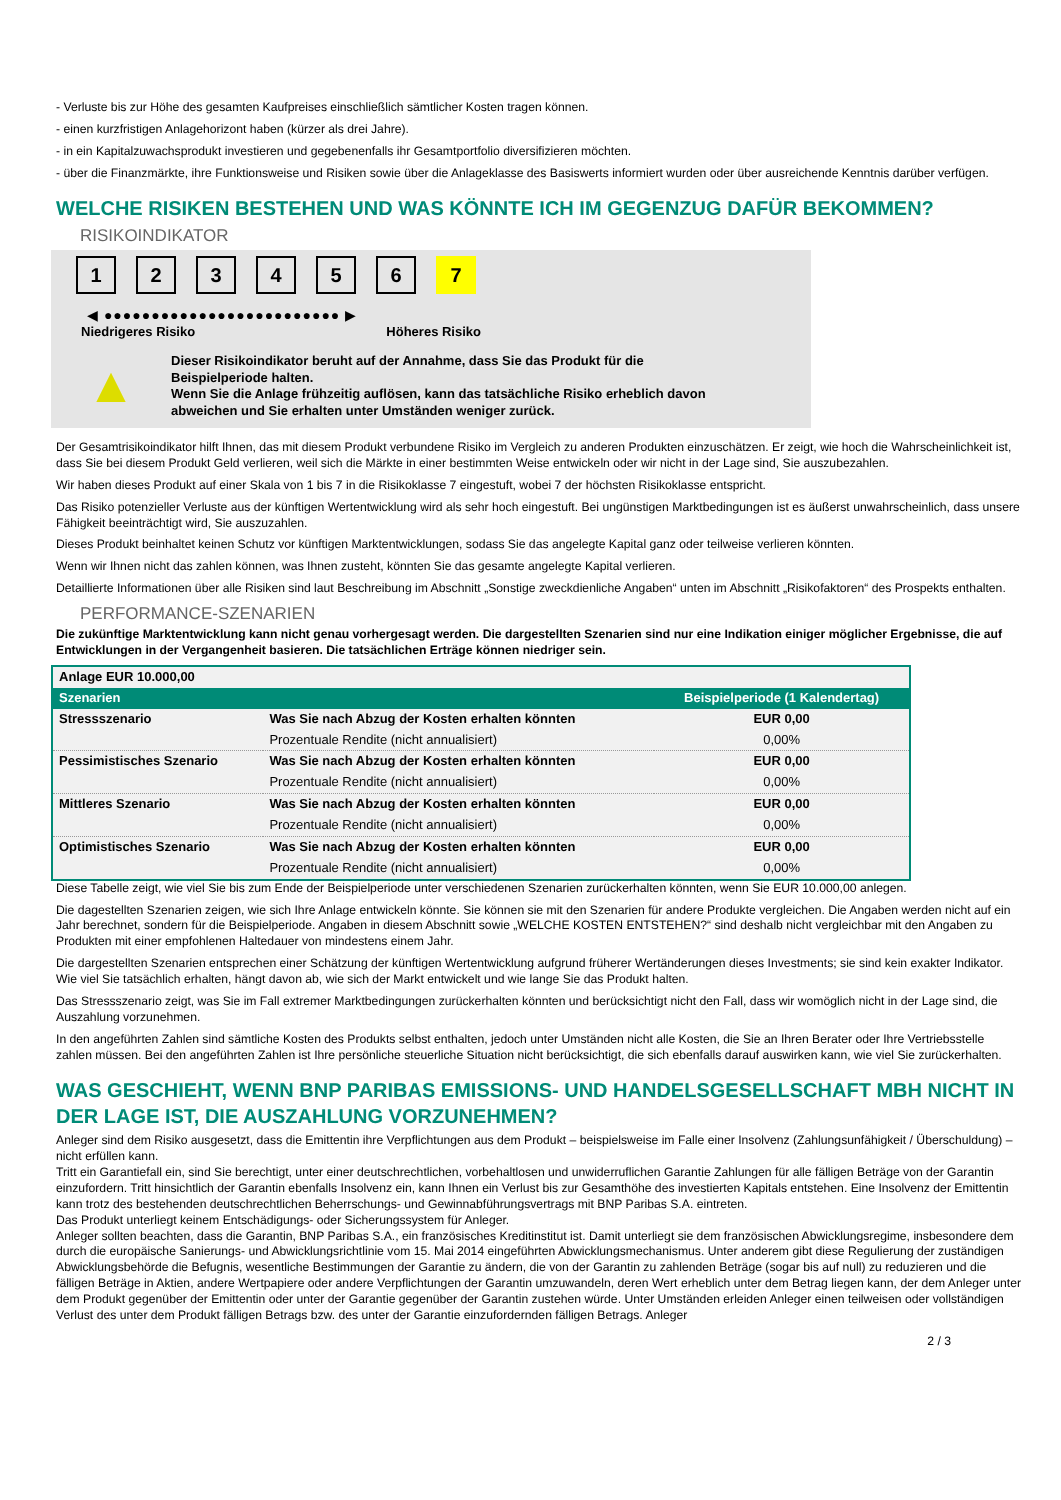- Verluste bis zur Höhe des gesamten Kaufpreises einschließlich sämtlicher Kosten tragen können.
- einen kurzfristigen Anlagehorizont haben (kürzer als drei Jahre).
- in ein Kapitalzuwachsprodukt investieren und gegebenenfalls ihr Gesamtportfolio diversifizieren möchten.
- über die Finanzmärkte, ihre Funktionsweise und Risiken sowie über die Anlageklasse des Basiswerts informiert wurden oder über ausreichende Kenntnis darüber verfügen.
WELCHE RISIKEN BESTEHEN UND WAS KÖNNTE ICH IM GEGENZUG DAFÜR BEKOMMEN?
RISIKOINDIKATOR
123456 7
◀ ●●●●●●●●●●●●●●●●●●●●●●●●● ▶
Niedrigeres Risiko Höheres Risiko
▲
Dieser Risikoindikator beruht auf der Annahme, dass Sie das Produkt für die
Beispielperiode halten.
Wenn Sie die Anlage frühzeitig auflösen, kann das tatsächliche Risiko erheblich davon
abweichen und Sie erhalten unter Umständen weniger zurück.
Der Gesamtrisikoindikator hilft Ihnen, das mit diesem Produkt verbundene Risiko im Vergleich zu anderen Produkten einzuschätzen. Er zeigt, wie hoch die Wahrscheinlichkeit ist, dass Sie bei diesem Produkt Geld verlieren, weil sich die Märkte in einer bestimmten Weise entwickeln oder wir nicht in der Lage sind, Sie auszubezahlen.
Wir haben dieses Produkt auf einer Skala von 1 bis 7 in die Risikoklasse 7 eingestuft, wobei 7 der höchsten Risikoklasse entspricht.
Das Risiko potenzieller Verluste aus der künftigen Wertentwicklung wird als sehr hoch eingestuft. Bei ungünstigen Marktbedingungen ist es äußerst unwahrscheinlich, dass unsere Fähigkeit beeinträchtigt wird, Sie auszuzahlen.
Dieses Produkt beinhaltet keinen Schutz vor künftigen Marktentwicklungen, sodass Sie das angelegte Kapital ganz oder teilweise verlieren könnten.
Wenn wir Ihnen nicht das zahlen können, was Ihnen zusteht, könnten Sie das gesamte angelegte Kapital verlieren.
Detaillierte Informationen über alle Risiken sind laut Beschreibung im Abschnitt „Sonstige zweckdienliche Angaben“ unten im Abschnitt „Risikofaktoren“ des Prospekts enthalten.
PERFORMANCE-SZENARIEN
Die zukünftige Marktentwicklung kann nicht genau vorhergesagt werden. Die dargestellten Szenarien sind nur eine Indikation einiger möglicher Ergebnisse, die auf Entwicklungen in der Vergangenheit basieren. Die tatsächlichen Erträge können niedriger sein.
| Anlage EUR 10.000,00 | | |
| Szenarien | | Beispielperiode (1 Kalendertag) |
| Stressszenario | Was Sie nach Abzug der Kosten erhalten könnten | EUR 0,00 |
| | Prozentuale Rendite (nicht annualisiert) | 0,00% |
| Pessimistisches Szenario | Was Sie nach Abzug der Kosten erhalten könnten | EUR 0,00 |
| | Prozentuale Rendite (nicht annualisiert) | 0,00% |
| Mittleres Szenario | Was Sie nach Abzug der Kosten erhalten könnten | EUR 0,00 |
| | Prozentuale Rendite (nicht annualisiert) | 0,00% |
| Optimistisches Szenario | Was Sie nach Abzug der Kosten erhalten könnten | EUR 0,00 |
| | Prozentuale Rendite (nicht annualisiert) | 0,00% |
Diese Tabelle zeigt, wie viel Sie bis zum Ende der Beispielperiode unter verschiedenen Szenarien zurückerhalten könnten, wenn Sie EUR 10.000,00 anlegen.
Die dagestellten Szenarien zeigen, wie sich Ihre Anlage entwickeln könnte. Sie können sie mit den Szenarien für andere Produkte vergleichen. Die Angaben werden nicht auf ein Jahr berechnet, sondern für die Beispielperiode. Angaben in diesem Abschnitt sowie „WELCHE KOSTEN ENTSTEHEN?“ sind deshalb nicht vergleichbar mit den Angaben zu Produkten mit einer empfohlenen Haltedauer von mindestens einem Jahr.
Die dargestellten Szenarien entsprechen einer Schätzung der künftigen Wertentwicklung aufgrund früherer Wertänderungen dieses Investments; sie sind kein exakter Indikator. Wie viel Sie tatsächlich erhalten, hängt davon ab, wie sich der Markt entwickelt und wie lange Sie das Produkt halten.
Das Stressszenario zeigt, was Sie im Fall extremer Marktbedingungen zurückerhalten könnten und berücksichtigt nicht den Fall, dass wir womöglich nicht in der Lage sind, die Auszahlung vorzunehmen.
In den angeführten Zahlen sind sämtliche Kosten des Produkts selbst enthalten, jedoch unter Umständen nicht alle Kosten, die Sie an Ihren Berater oder Ihre Vertriebsstelle zahlen müssen. Bei den angeführten Zahlen ist Ihre persönliche steuerliche Situation nicht berücksichtigt, die sich ebenfalls darauf auswirken kann, wie viel Sie zurückerhalten.
WAS GESCHIEHT, WENN BNP PARIBAS EMISSIONS- UND HANDELSGESELLSCHAFT MBH NICHT IN DER LAGE IST, DIE AUSZAHLUNG VORZUNEHMEN?
Anleger sind dem Risiko ausgesetzt, dass die Emittentin ihre Verpflichtungen aus dem Produkt – beispielsweise im Falle einer Insolvenz (Zahlungsunfähigkeit / Überschuldung) – nicht erfüllen kann.
Tritt ein Garantiefall ein, sind Sie berechtigt, unter einer deutschrechtlichen, vorbehaltlosen und unwiderruflichen Garantie Zahlungen für alle fälligen Beträge von der Garantin einzufordern. Tritt hinsichtlich der Garantin ebenfalls Insolvenz ein, kann Ihnen ein Verlust bis zur Gesamthöhe des investierten Kapitals entstehen. Eine Insolvenz der Emittentin kann trotz des bestehenden deutschrechtlichen Beherrschungs- und Gewinnabführungsvertrags mit BNP Paribas S.A. eintreten.
Das Produkt unterliegt keinem Entschädigungs- oder Sicherungssystem für Anleger.
Anleger sollten beachten, dass die Garantin, BNP Paribas S.A., ein französisches Kreditinstitut ist. Damit unterliegt sie dem französischen Abwicklungsregime, insbesondere dem durch die europäische Sanierungs- und Abwicklungsrichtlinie vom 15. Mai 2014 eingeführten Abwicklungsmechanismus. Unter anderem gibt diese Regulierung der zuständigen Abwicklungsbehörde die Befugnis, wesentliche Bestimmungen der Garantie zu ändern, die von der Garantin zu zahlenden Beträge (sogar bis auf null) zu reduzieren und die fälligen Beträge in Aktien, andere Wertpapiere oder andere Verpflichtungen der Garantin umzuwandeln, deren Wert erheblich unter dem Betrag liegen kann, der dem Anleger unter dem Produkt gegenüber der Emittentin oder unter der Garantie gegenüber der Garantin zustehen würde. Unter Umständen erleiden Anleger einen teilweisen oder vollständigen Verlust des unter dem Produkt fälligen Betrags bzw. des unter der Garantie einzufordernden fälligen Betrags. Anleger
2 / 3